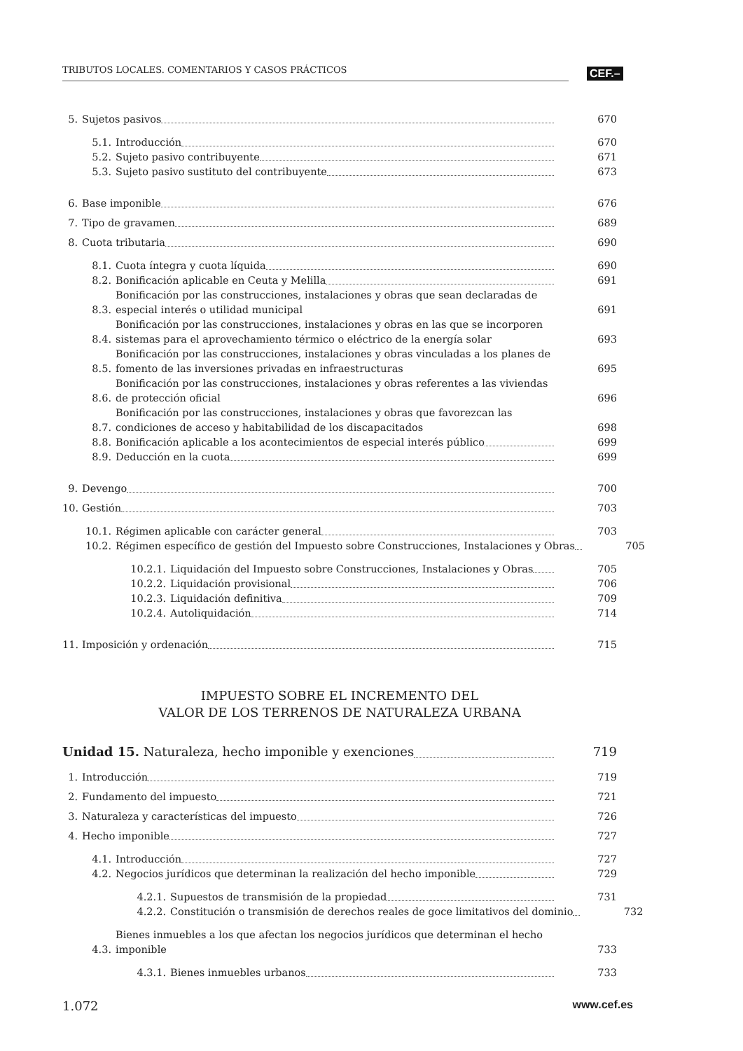TRIBUTOS LOCALES. COMENTARIOS Y CASOS PRÁCTICOS CEF.–
5. Sujetos pasivos 670
5.1. Introducción 670
5.2. Sujeto pasivo contribuyente 671
5.3. Sujeto pasivo sustituto del contribuyente 673
6. Base imponible 676
7. Tipo de gravamen 689
8. Cuota tributaria 690
8.1. Cuota íntegra y cuota líquida 690
8.2. Bonificación aplicable en Ceuta y Melilla 691
8.3. Bonificación por las construcciones, instalaciones y obras que sean declaradas de especial interés o utilidad municipal 691
8.4. Bonificación por las construcciones, instalaciones y obras en las que se incorporen sistemas para el aprovechamiento térmico o eléctrico de la energía solar 693
8.5. Bonificación por las construcciones, instalaciones y obras vinculadas a los planes de fomento de las inversiones privadas en infraestructuras 695
8.6. Bonificación por las construcciones, instalaciones y obras referentes a las viviendas de protección oficial 696
8.7. Bonificación por las construcciones, instalaciones y obras que favorezcan las condiciones de acceso y habitabilidad de los discapacitados 698
8.8. Bonificación aplicable a los acontecimientos de especial interés público 699
8.9. Deducción en la cuota 699
9. Devengo 700
10. Gestión 703
10.1. Régimen aplicable con carácter general 703
10.2. Régimen específico de gestión del Impuesto sobre Construcciones, Instalaciones y Obras 705
10.2.1. Liquidación del Impuesto sobre Construcciones, Instalaciones y Obras 705
10.2.2. Liquidación provisional 706
10.2.3. Liquidación definitiva 709
10.2.4. Autoliquidación 714
11. Imposición y ordenación 715
IMPUESTO SOBRE EL INCREMENTO DEL
VALOR DE LOS TERRENOS DE NATURALEZA URBANA
Unidad 15. Naturaleza, hecho imponible y exenciones 719
1. Introducción 719
2. Fundamento del impuesto 721
3. Naturaleza y características del impuesto 726
4. Hecho imponible 727
4.1. Introducción 727
4.2. Negocios jurídicos que determinan la realización del hecho imponible 729
4.2.1. Supuestos de transmisión de la propiedad 731
4.2.2. Constitución o transmisión de derechos reales de goce limitativos del dominio 732
4.3. Bienes inmuebles a los que afectan los negocios jurídicos que determinan el hecho imponible 733
4.3.1. Bienes inmuebles urbanos 733
1.072 www.cef.es